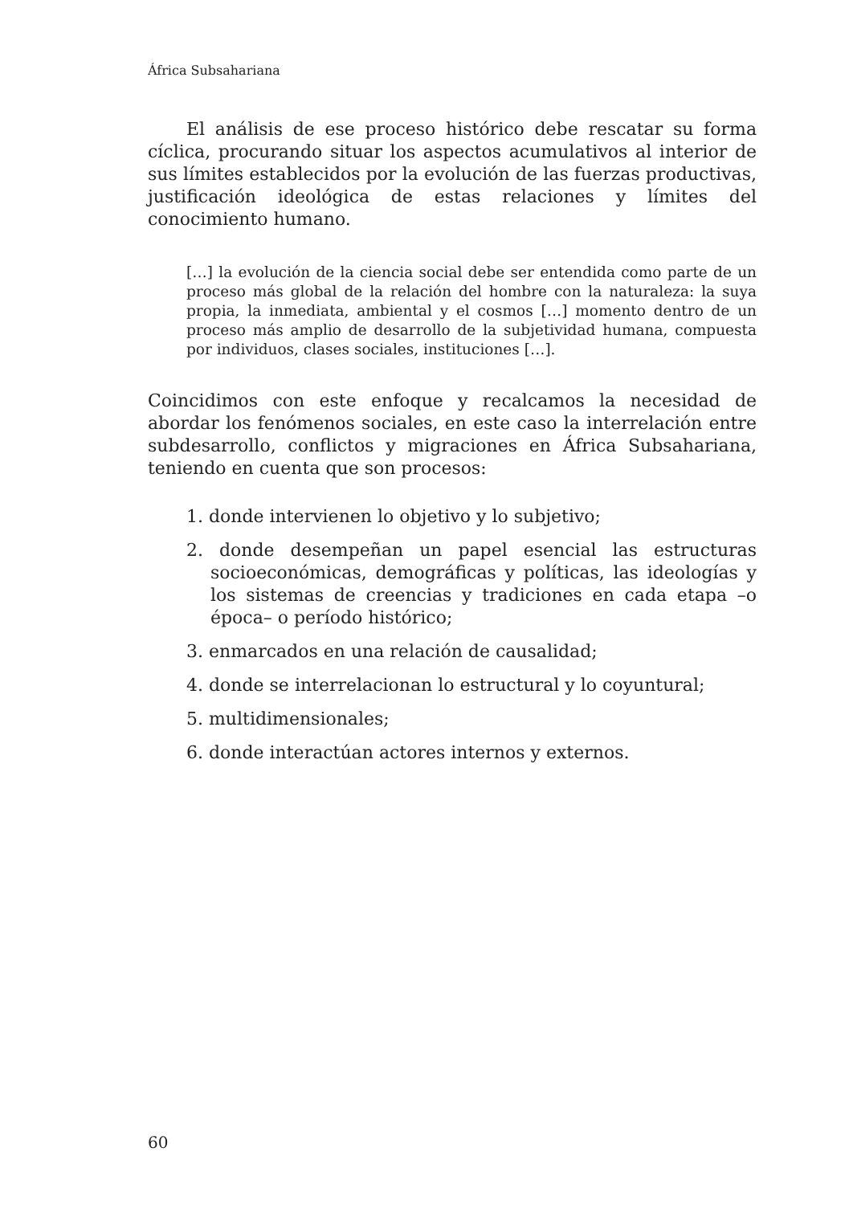África Subsahariana
El análisis de ese proceso histórico debe rescatar su forma cíclica, procurando situar los aspectos acumulativos al interior de sus límites establecidos por la evolución de las fuerzas productivas, justificación ideológica de estas relaciones y límites del conocimiento humano.
[…] la evolución de la ciencia social debe ser entendida como parte de un proceso más global de la relación del hombre con la naturaleza: la suya propia, la inmediata, ambiental y el cosmos […] momento dentro de un proceso más amplio de desarrollo de la subjetividad humana, compuesta por individuos, clases sociales, instituciones […].
Coincidimos con este enfoque y recalcamos la necesidad de abordar los fenómenos sociales, en este caso la interrelación entre subdesarrollo, conflictos y migraciones en África Subsahariana, teniendo en cuenta que son procesos:
1. donde intervienen lo objetivo y lo subjetivo;
2. donde desempeñan un papel esencial las estructuras socioeconómicas, demográficas y políticas, las ideologías y los sistemas de creencias y tradiciones en cada etapa –o época– o período histórico;
3. enmarcados en una relación de causalidad;
4. donde se interrelacionan lo estructural y lo coyuntural;
5. multidimensionales;
6. donde interactúan actores internos y externos.
60